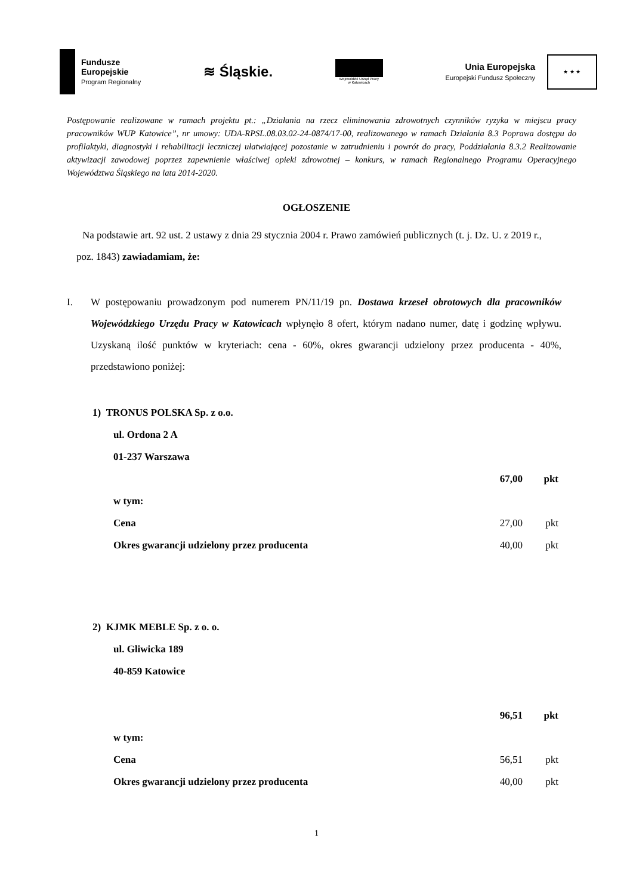Fundusze
Europejskie
Program Regionalny
≋ Śląskie.
Wojewódzki Urząd Pracy
w Katowicach
Unia Europejska
Europejski Fundusz Społeczny
★ ★ ★
Postępowanie realizowane w ramach projektu pt.: „Działania na rzecz eliminowania zdrowotnych czynników ryzyka w miejscu pracy pracowników WUP Katowice”, nr umowy: UDA-RPSL.08.03.02-24-0874/17-00, realizowanego w ramach Działania 8.3 Poprawa dostępu do profilaktyki, diagnostyki i rehabilitacji leczniczej ułatwiającej pozostanie w zatrudnieniu i powrót do pracy, Poddziałania 8.3.2 Realizowanie aktywizacji zawodowej poprzez zapewnienie właściwej opieki zdrowotnej – konkurs, w ramach Regionalnego Programu Operacyjnego Województwa Śląskiego na lata 2014-2020.
OGŁOSZENIE
Na podstawie art. 92 ust. 2 ustawy z dnia 29 stycznia 2004 r. Prawo zamówień publicznych (t. j. Dz. U. z 2019 r., poz. 1843) zawiadamiam, że:
I. W postępowaniu prowadzonym pod numerem PN/11/19 pn. Dostawa krzeseł obrotowych dla pracowników Wojewódzkiego Urzędu Pracy w Katowicach wpłynęło 8 ofert, którym nadano numer, datę i godzinę wpływu. Uzyskaną ilość punktów w kryteriach: cena - 60%, okres gwarancji udzielony przez producenta - 40%, przedstawiono poniżej:
1) TRONUS POLSKA Sp. z o.o.
ul. Ordona 2 A
01-237 Warszawa
67,00 pkt
w tym:
Cena 27,00 pkt
Okres gwarancji udzielony przez producenta 40,00 pkt
2) KJMK MEBLE Sp. z o. o.
ul. Gliwicka 189
40-859 Katowice
96,51 pkt
w tym:
Cena 56,51 pkt
Okres gwarancji udzielony przez producenta 40,00 pkt
1